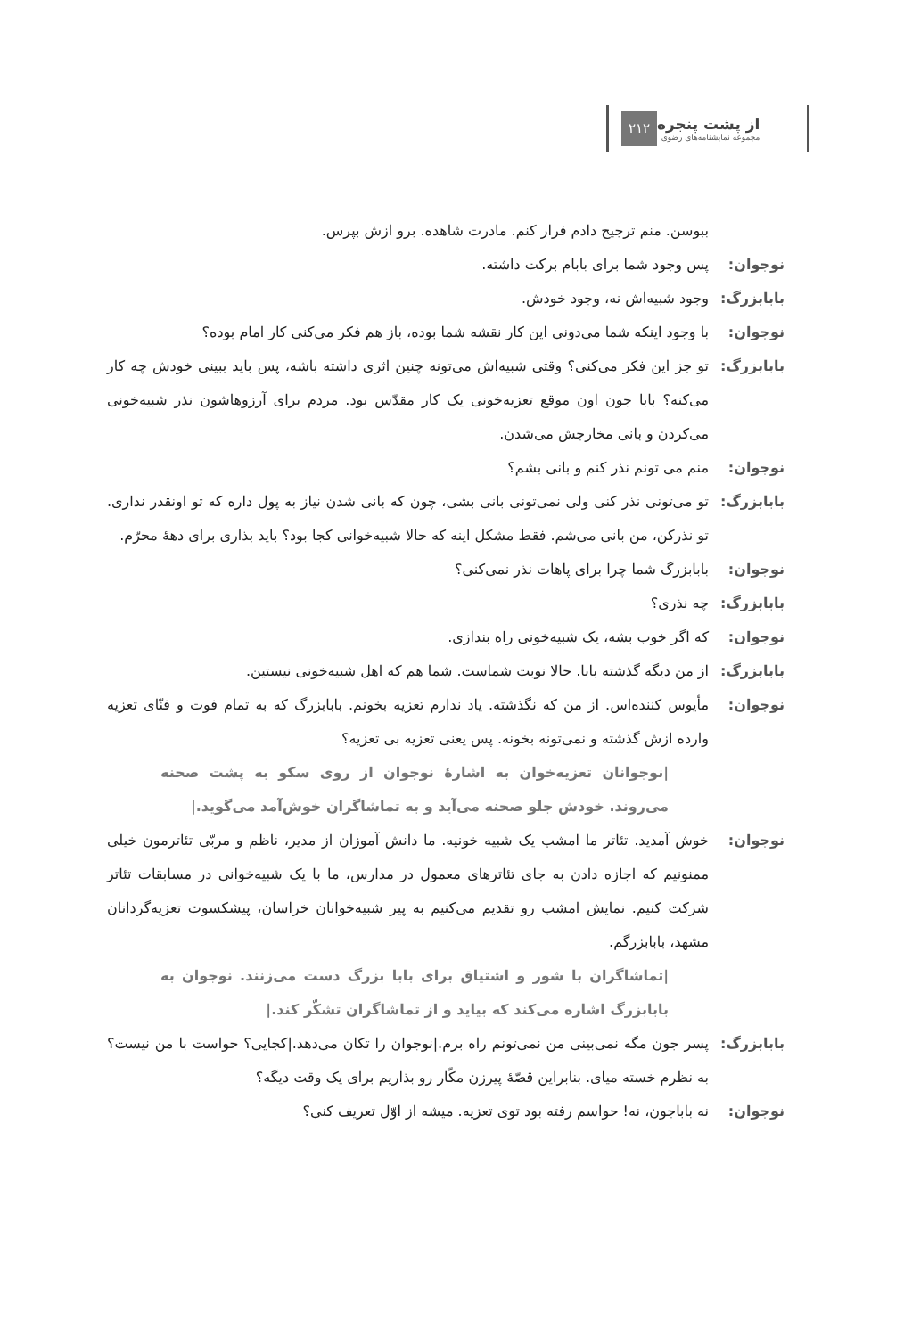۲۱۲
از پشت پنجره
مجموعه نمایشنامه‌های رضوی
ببوسن. منم ترجیح دادم فرار کنم. مادرت شاهده. برو ازش بپرس.
نوجوان: پس وجود شما برای بابام برکت داشته.
بابابزرگ:
وجود شبیه‌اش نه، وجود خودش.
نوجوان: با وجود اینکه شما می‌دونی این کار نقشه شما بوده، باز هم فکر می‌کنی کار امام بوده؟
بابابزرگ:
تو جز این فکر می‌کنی؟ وقتی شبیه‌اش می‌تونه چنین اثری داشته باشه، پس باید ببینی خودش چه کار می‌کنه؟ بابا جون اون موقع تعزیه‌خونی یک کار مقدّس بود. مردم برای آرزوهاشون نذر شبیه‌خونی می‌کردن و بانی مخارجش می‌شدن.
نوجوان: منم می تونم نذر کنم و بانی بشم؟
بابابزرگ:
تو می‌تونی نذر کنی ولی نمی‌تونی بانی بشی، چون که بانی شدن نیاز به پول داره که تو اونقدر نداری. تو نذرکن، من بانی می‌شم. فقط مشکل اینه که حالا شبیه‌خوانی کجا بود؟ باید بذاری برای دههٔ محرّم.
نوجوان: بابابزرگ شما چرا برای پاهات نذر نمی‌کنی؟
بابابزرگ:
چه نذری؟
نوجوان: که اگر خوب بشه، یک شبیه‌خونی راه بندازی.
بابابزرگ:
از من دیگه گذشته بابا. حالا نوبت شماست. شما هم که اهل شبیه‌خونی نیستین.
نوجوان: مأیوس کننده‌اس. از من که نگذشته. یاد ندارم تعزیه بخونم. بابابزرگ که به تمام فوت و فنّای تعزیه وارده ازش گذشته و نمی‌تونه بخونه. پس یعنی تعزیه بی تعزیه؟
|نوجوانان تعزیه‌خوان به اشارهٔ نوجوان از روی سکو به پشت صحنه می‌روند. خودش جلو صحنه می‌آید و به تماشاگران خوش‌آمد می‌گوید.|
نوجوان: خوش آمدید. تئاتر ما امشب یک شبیه خونیه. ما دانش آموزان از مدیر، ناظم و مربّی تئاترمون خیلی ممنونیم که اجازه دادن به جای تئاترهای معمول در مدارس، ما با یک شبیه‌خوانی در مسابقات تئاتر شرکت کنیم. نمایش امشب رو تقدیم می‌کنیم به پیر شبیه‌خوانان خراسان، پیشکسوت تعزیه‌گردانان مشهد، بابابزرگم.
|تماشاگران با شور و اشتیاق برای بابا بزرگ دست می‌زنند. نوجوان به بابابزرگ اشاره می‌کند که بیاید و از تماشاگران تشکّر کند.|
بابابزرگ:
پسر جون مگه نمی‌بینی من نمی‌تونم راه برم.|نوجوان را تکان می‌دهد.|کجایی؟ حواست با من نیست؟ به نظرم خسته میای. بنابراین قصّهٔ پیرزن مکّار رو بذاریم برای یک وقت دیگه؟
نوجوان: نه باباجون، نه! حواسم رفته بود توی تعزیه. میشه از اوّل تعریف کنی؟